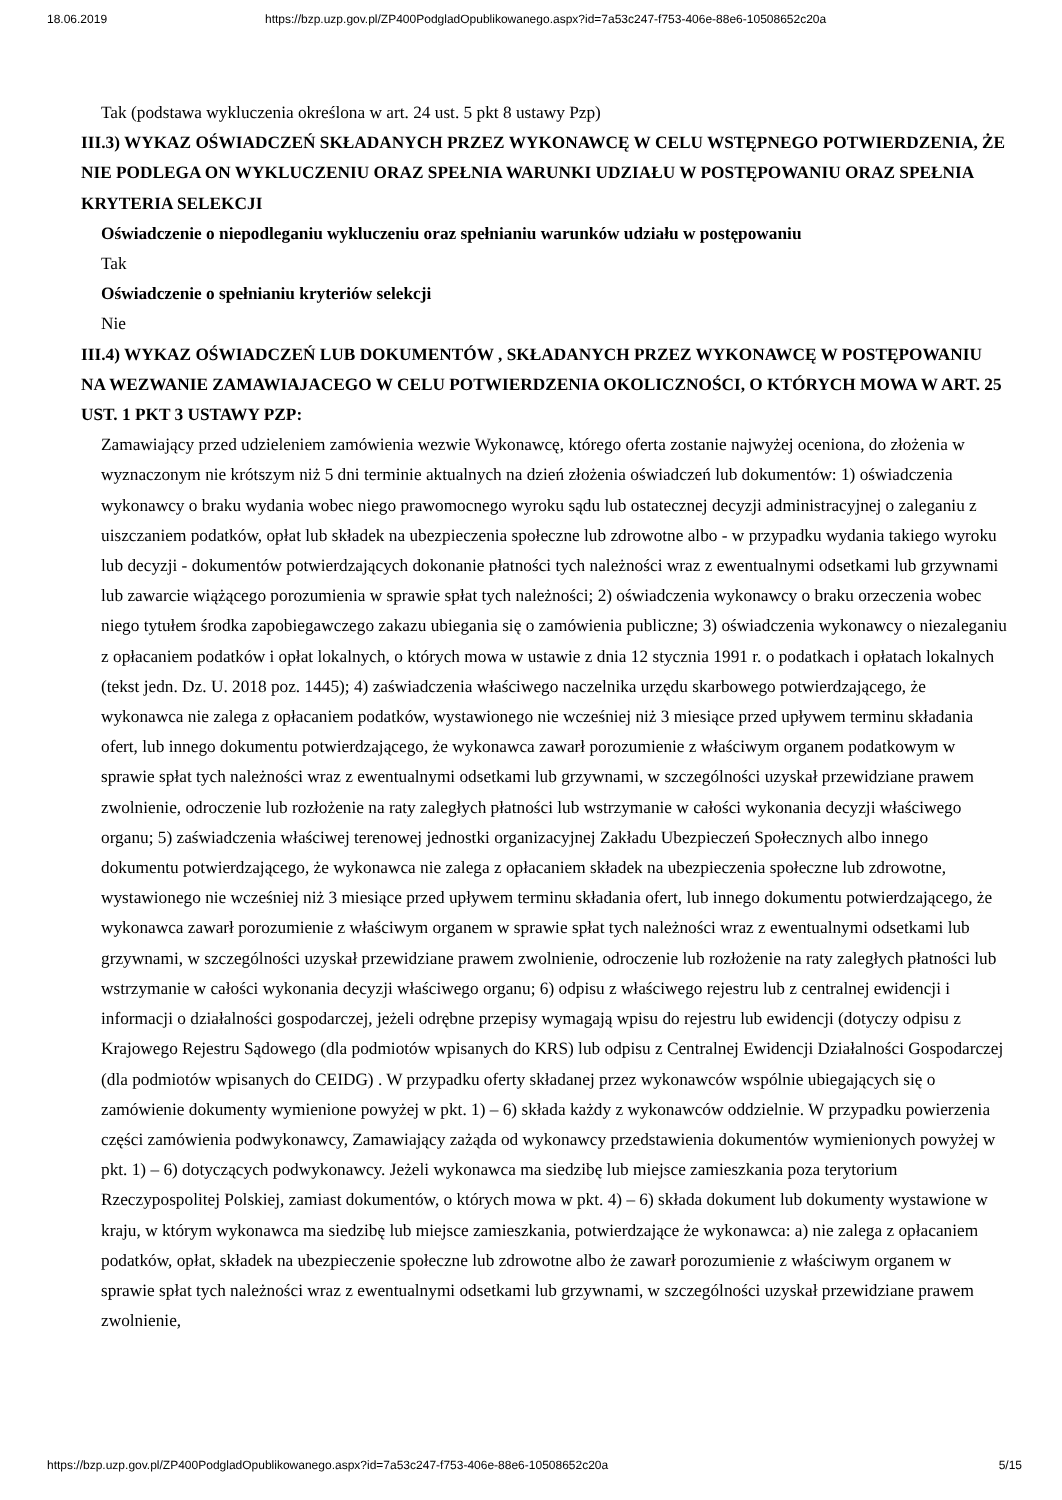18.06.2019 https://bzp.uzp.gov.pl/ZP400PodgladOpublikowanego.aspx?id=7a53c247-f753-406e-88e6-10508652c20a
Tak (podstawa wykluczenia określona w art. 24 ust. 5 pkt 8 ustawy Pzp)
III.3) WYKAZ OŚWIADCZEŃ SKŁADANYCH PRZEZ WYKONAWCĘ W CELU WSTĘPNEGO POTWIERDZENIA, ŻE NIE PODLEGA ON WYKLUCZENIU ORAZ SPEŁNIA WARUNKI UDZIAŁU W POSTĘPOWANIU ORAZ SPEŁNIA KRYTERIA SELEKCJI
Oświadczenie o niepodleganiu wykluczeniu oraz spełnianiu warunków udziału w postępowaniu
Tak
Oświadczenie o spełnianiu kryteriów selekcji
Nie
III.4) WYKAZ OŚWIADCZEŃ LUB DOKUMENTÓW , SKŁADANYCH PRZEZ WYKONAWCĘ W POSTĘPOWANIU NA WEZWANIE ZAMAWIAJACEGO W CELU POTWIERDZENIA OKOLICZNOŚCI, O KTÓRYCH MOWA W ART. 25 UST. 1 PKT 3 USTAWY PZP:
Zamawiający przed udzieleniem zamówienia wezwie Wykonawcę, którego oferta zostanie najwyżej oceniona, do złożenia w wyznaczonym nie krótszym niż 5 dni terminie aktualnych na dzień złożenia oświadczeń lub dokumentów: 1) oświadczenia wykonawcy o braku wydania wobec niego prawomocnego wyroku sądu lub ostatecznej decyzji administracyjnej o zaleganiu z uiszczaniem podatków, opłat lub składek na ubezpieczenia społeczne lub zdrowotne albo - w przypadku wydania takiego wyroku lub decyzji - dokumentów potwierdzających dokonanie płatności tych należności wraz z ewentualnymi odsetkami lub grzywnami lub zawarcie wiążącego porozumienia w sprawie spłat tych należności; 2) oświadczenia wykonawcy o braku orzeczenia wobec niego tytułem środka zapobiegawczego zakazu ubiegania się o zamówienia publiczne; 3) oświadczenia wykonawcy o niezaleganiu z opłacaniem podatków i opłat lokalnych, o których mowa w ustawie z dnia 12 stycznia 1991 r. o podatkach i opłatach lokalnych (tekst jedn. Dz. U. 2018 poz. 1445); 4) zaświadczenia właściwego naczelnika urzędu skarbowego potwierdzającego, że wykonawca nie zalega z opłacaniem podatków, wystawionego nie wcześniej niż 3 miesiące przed upływem terminu składania ofert, lub innego dokumentu potwierdzającego, że wykonawca zawarł porozumienie z właściwym organem podatkowym w sprawie spłat tych należności wraz z ewentualnymi odsetkami lub grzywnami, w szczególności uzyskał przewidziane prawem zwolnienie, odroczenie lub rozłożenie na raty zaległych płatności lub wstrzymanie w całości wykonania decyzji właściwego organu; 5) zaświadczenia właściwej terenowej jednostki organizacyjnej Zakładu Ubezpieczeń Społecznych albo innego dokumentu potwierdzającego, że wykonawca nie zalega z opłacaniem składek na ubezpieczenia społeczne lub zdrowotne, wystawionego nie wcześniej niż 3 miesiące przed upływem terminu składania ofert, lub innego dokumentu potwierdzającego, że wykonawca zawarł porozumienie z właściwym organem w sprawie spłat tych należności wraz z ewentualnymi odsetkami lub grzywnami, w szczególności uzyskał przewidziane prawem zwolnienie, odroczenie lub rozłożenie na raty zaległych płatności lub wstrzymanie w całości wykonania decyzji właściwego organu; 6) odpisu z właściwego rejestru lub z centralnej ewidencji i informacji o działalności gospodarczej, jeżeli odrębne przepisy wymagają wpisu do rejestru lub ewidencji (dotyczy odpisu z Krajowego Rejestru Sądowego (dla podmiotów wpisanych do KRS) lub odpisu z Centralnej Ewidencji Działalności Gospodarczej (dla podmiotów wpisanych do CEIDG) . W przypadku oferty składanej przez wykonawców wspólnie ubiegających się o zamówienie dokumenty wymienione powyżej w pkt. 1) – 6) składa każdy z wykonawców oddzielnie. W przypadku powierzenia części zamówienia podwykonawcy, Zamawiający zażąda od wykonawcy przedstawienia dokumentów wymienionych powyżej w pkt. 1) – 6) dotyczących podwykonawcy. Jeżeli wykonawca ma siedzibę lub miejsce zamieszkania poza terytorium Rzeczypospolitej Polskiej, zamiast dokumentów, o których mowa w pkt. 4) – 6) składa dokument lub dokumenty wystawione w kraju, w którym wykonawca ma siedzibę lub miejsce zamieszkania, potwierdzające że wykonawca: a) nie zalega z opłacaniem podatków, opłat, składek na ubezpieczenie społeczne lub zdrowotne albo że zawarł porozumienie z właściwym organem w sprawie spłat tych należności wraz z ewentualnymi odsetkami lub grzywnami, w szczególności uzyskał przewidziane prawem zwolnienie,
https://bzp.uzp.gov.pl/ZP400PodgladOpublikowanego.aspx?id=7a53c247-f753-406e-88e6-10508652c20a 5/15